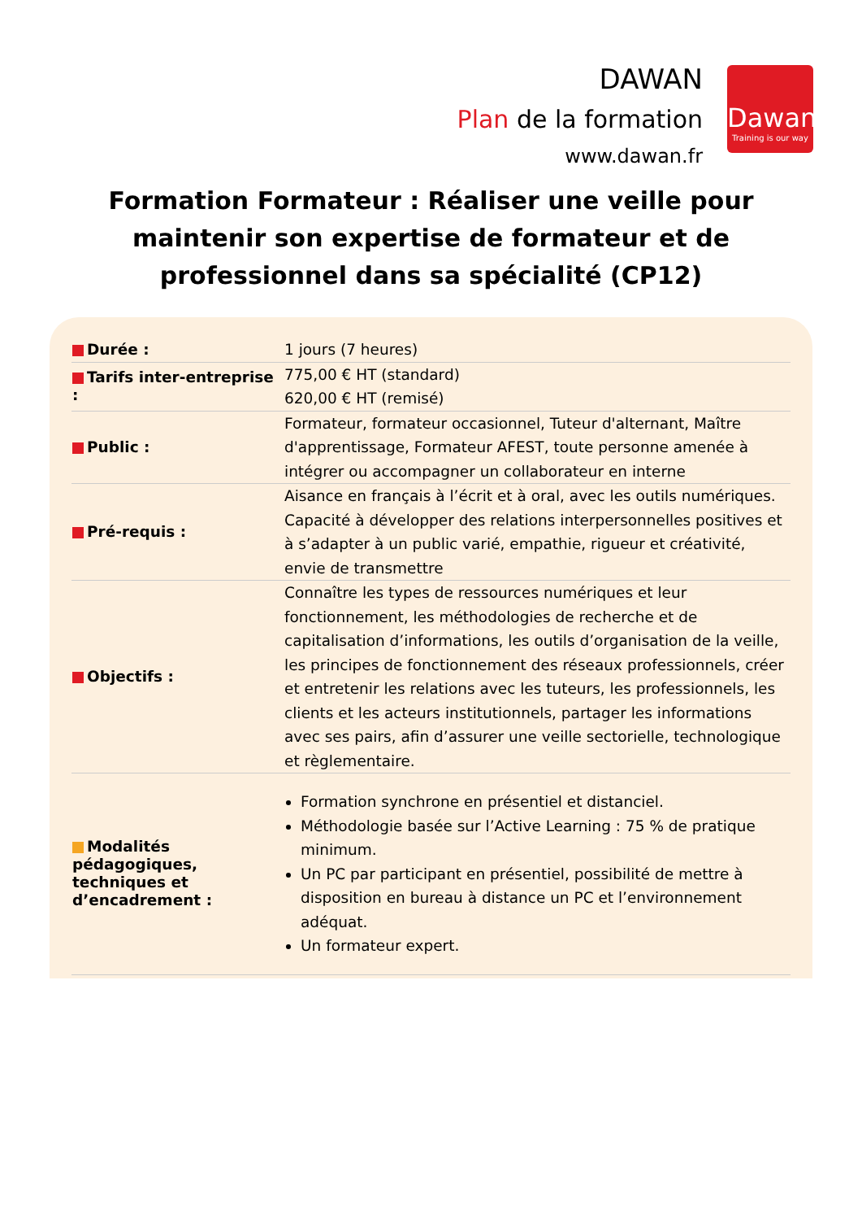DAWAN
Plan de la formation
www.dawan.fr
Dawan
Training is our way
Formation Formateur : Réaliser une veille pour maintenir son expertise de formateur et de professionnel dans sa spécialité (CP12)
| Durée : | 1 jours (7 heures) |
| Tarifs inter-entreprise : | 775,00 € HT (standard) 620,00 € HT (remisé) |
| Public : | Formateur, formateur occasionnel, Tuteur d'alternant, Maître d'apprentissage, Formateur AFEST, toute personne amenée à intégrer ou accompagner un collaborateur en interne |
| Pré-requis : | Aisance en français à l’écrit et à oral, avec les outils numériques. Capacité à développer des relations interpersonnelles positives et à s’adapter à un public varié, empathie, rigueur et créativité, envie de transmettre |
| Objectifs : | Connaître les types de ressources numériques et leur fonctionnement, les méthodologies de recherche et de capitalisation d’informations, les outils d’organisation de la veille, les principes de fonctionnement des réseaux professionnels, créer et entretenir les relations avec les tuteurs, les professionnels, les clients et les acteurs institutionnels, partager les informations avec ses pairs, afin d’assurer une veille sectorielle, technologique et règlementaire. |
| Modalités pédagogiques, techniques et d’encadrement : | Formation synchrone en présentiel et distanciel. Méthodologie basée sur l’Active Learning : 75 % de pratique minimum. Un PC par participant en présentiel, possibilité de mettre à disposition en bureau à distance un PC et l’environnement adéquat. Un formateur expert. |